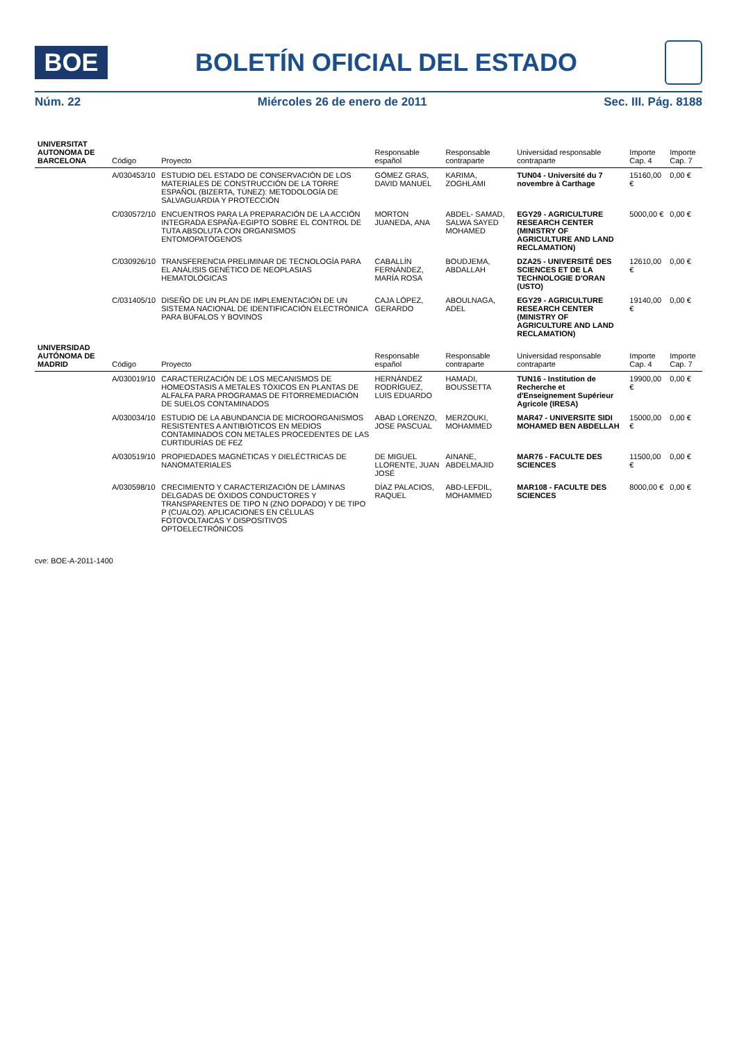BOE
BOLETÍN OFICIAL DEL ESTADO
Núm. 22 Miércoles 26 de enero de 2011 Sec. III. Pág. 8188
| UNIVERSITAT AUTONOMA DE BARCELONA | Código | Proyecto | Responsable español | Responsable contraparte | Universidad responsable contraparte | Importe Cap. 4 | Importe Cap. 7 |
| --- | --- | --- | --- | --- | --- | --- | --- |
| | A/030453/10 | ESTUDIO DEL ESTADO DE CONSERVACIÓN DE LOS MATERIALES DE CONSTRUCCIÓN DE LA TORRE ESPAÑOL (BIZERTA, TÚNEZ): METODOLOGÍA DE SALVAGUARDIA Y PROTECCIÓN | GÓMEZ GRAS, DAVID MANUEL | KARIMA, ZOGHLAMI | TUN04 - Université du 7 novembre à Carthage | 15160,00 € | 0,00 € |
| | C/030572/10 | ENCUENTROS PARA LA PREPARACIÓN DE LA ACCIÓN INTEGRADA ESPAÑA-EGIPTO SOBRE EL CONTROL DE TUTA ABSOLUTA CON ORGANISMOS ENTOMOPATÓGENOS | MORTON JUANEDA, ANA | ABDEL- SAMAD, SALWA SAYED MOHAMED | EGY29 - AGRICULTURE RESEARCH CENTER (MINISTRY OF AGRICULTURE AND LAND RECLAMATION) | 5000,00 € | 0,00 € |
| | C/030926/10 | TRANSFERENCIA PRELIMINAR DE TECNOLOGÍA PARA EL ANÁLISIS GENÉTICO DE NEOPLASIAS HEMATOLÓGICAS | CABALLÍN FERNÁNDEZ, MARÍA ROSA | BOUDJEMA, ABDALLAH | DZA25 - UNIVERSITÉ DES SCIENCES ET DE LA TECHNOLOGIE D'ORAN (USTO) | 12610,00 € | 0,00 € |
| | C/031405/10 | DISEÑO DE UN PLAN DE IMPLEMENTACIÓN DE UN SISTEMA NACIONAL DE IDENTIFICACIÓN ELECTRÓNICA PARA BÚFALOS Y BOVINOS | CAJA LÓPEZ, GERARDO | ABOULNAGA, ADEL | EGY29 - AGRICULTURE RESEARCH CENTER (MINISTRY OF AGRICULTURE AND LAND RECLAMATION) | 19140,00 € | 0,00 € |
| UNIVERSIDAD AUTÓNOMA DE MADRID | Código | Proyecto | Responsable español | Responsable contraparte | Universidad responsable contraparte | Importe Cap. 4 | Importe Cap. 7 |
| | A/030019/10 | CARACTERIZACIÓN DE LOS MECANISMOS DE HOMEOSTASIS A METALES TÓXICOS EN PLANTAS DE ALFALFA PARA PROGRAMAS DE FITORREMEDIACIÓN DE SUELOS CONTAMINADOS | HERNÁNDEZ RODRÍGUEZ, LUIS EDUARDO | HAMADI, BOUSSETTA | TUN16 - Institution de Recherche et d'Enseignement Supérieur Agricole (IRESA) | 19900,00 € | 0,00 € |
| | A/030034/10 | ESTUDIO DE LA ABUNDANCIA DE MICROORGANISMOS RESISTENTES A ANTIBIÓTICOS EN MEDIOS CONTAMINADOS CON METALES PROCEDENTES DE LAS CURTIDURÍAS DE FEZ | ABAD LORENZO, JOSE PASCUAL | MERZOUKI, MOHAMMED | MAR47 - UNIVERSITE SIDI MOHAMED BEN ABDELLAH | 15000,00 € | 0,00 € |
| | A/030519/10 | PROPIEDADES MAGNÉTICAS Y DIELÉCTRICAS DE NANOMATERIALES | DE MIGUEL LLORENTE, JUAN JOSÉ | AINANE, ABDELMAJID | MAR76 - FACULTE DES SCIENCES | 11500,00 € | 0,00 € |
| | A/030598/10 | CRECIMIENTO Y CARACTERIZACIÓN DE LÁMINAS DELGADAS DE ÓXIDOS CONDUCTORES Y TRANSPARENTES DE TIPO N (ZNO DOPADO) Y DE TIPO P (CUALO2). APLICACIONES EN CÉLULAS FOTOVOLTAICAS Y DISPOSITIVOS OPTOELECTRÓNICOS | DÍAZ PALACIOS, RAQUEL | ABD-LEFDIL, MOHAMMED | MAR108 - FACULTE DES SCIENCES | 8000,00 € | 0,00 € |
cve: BOE-A-2011-1400